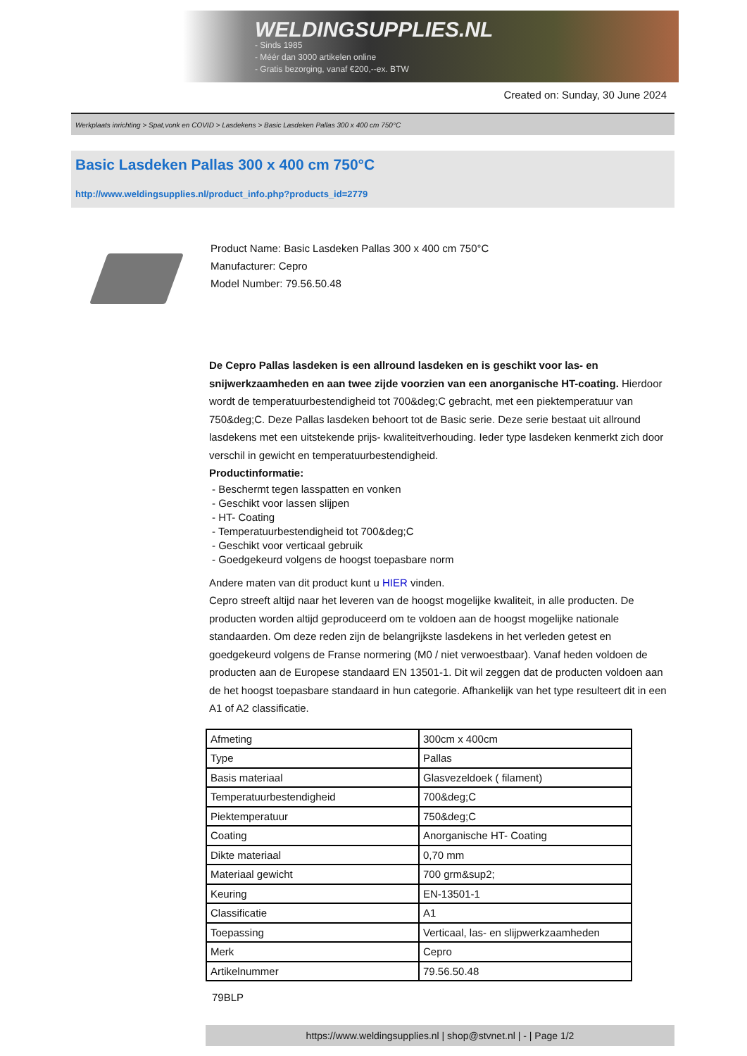WELDINGSUPPLIES.NL
- Sinds 1985
- Méér dan 3000 artikelen online
- Gratis bezorging, vanaf €200,--ex. BTW
Created on: Sunday, 30 June 2024
Werkplaats inrichting > Spat,vonk en COVID > Lasdekens > Basic Lasdeken Pallas 300 x 400 cm 750°C
Basic Lasdeken Pallas 300 x 400 cm 750°C
http://www.weldingsupplies.nl/product_info.php?products_id=2779
Product Name: Basic Lasdeken Pallas 300 x 400 cm 750°C
Manufacturer: Cepro
Model Number: 79.56.50.48
De Cepro Pallas lasdeken is een allround lasdeken en is geschikt voor las- en snijwerkzaamheden en aan twee zijde voorzien van een anorganische HT-coating. Hierdoor wordt de temperatuurbestendigheid tot 700&deg;C gebracht, met een piektemperatuur van 750&deg;C. Deze Pallas lasdeken behoort tot de Basic serie. Deze serie bestaat uit allround lasdekens met een uitstekende prijs- kwaliteitverhouding. Ieder type lasdeken kenmerkt zich door verschil in gewicht en temperatuurbestendigheid.
Productinformatie:
- Beschermt tegen lasspatten en vonken
- Geschikt voor lassen slijpen
- HT- Coating
- Temperatuurbestendigheid tot 700&deg;C
- Geschikt voor verticaal gebruik
- Goedgekeurd volgens de hoogst toepasbare norm
Andere maten van dit product kunt u HIER vinden.
Cepro streeft altijd naar het leveren van de hoogst mogelijke kwaliteit, in alle producten. De producten worden altijd geproduceerd om te voldoen aan de hoogst mogelijke nationale standaarden. Om deze reden zijn de belangrijkste lasdekens in het verleden getest en goedgekeurd volgens de Franse normering (M0 / niet verwoestbaar). Vanaf heden voldoen de producten aan de Europese standaard EN 13501-1. Dit wil zeggen dat de producten voldoen aan de het hoogst toepasbare standaard in hun categorie. Afhankelijk van het type resulteert dit in een A1 of A2 classificatie.
| Afmeting | 300cm x 400cm |
| Type | Pallas |
| Basis materiaal | Glasvezeldoek ( filament) |
| Temperatuurbestendigheid | 700&deg;C |
| Piektemperatuur | 750&deg;C |
| Coating | Anorganische HT- Coating |
| Dikte materiaal | 0,70 mm |
| Materiaal gewicht | 700 grm&sup2; |
| Keuring | EN-13501-1 |
| Classificatie | A1 |
| Toepassing | Verticaal, las- en slijpwerkzaamheden |
| Merk | Cepro |
| Artikelnummer | 79.56.50.48 |
79BLP
https://www.weldingsupplies.nl | shop@stvnet.nl | - | Page 1/2